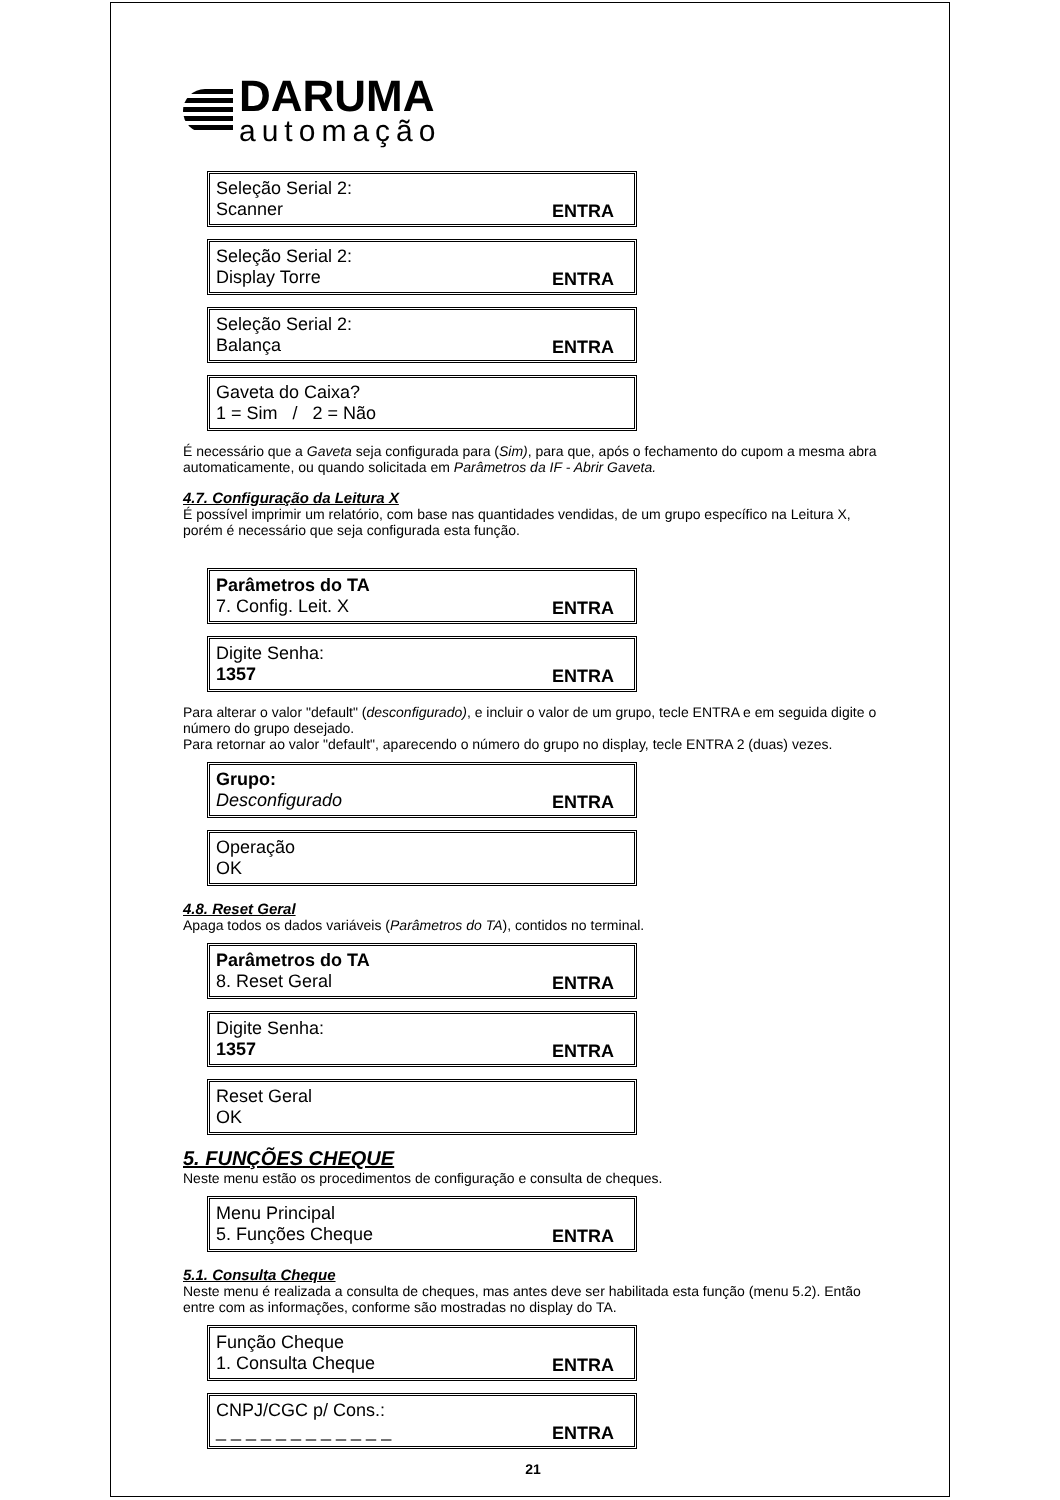DARUMA
automação
Seleção Serial 2:
Scanner
ENTRA
Seleção Serial 2:
Display Torre
ENTRA
Seleção Serial 2:
Balança
ENTRA
Gaveta do Caixa?
1 = Sim / 2 = Não
É necessário que a Gaveta seja configurada para (Sim), para que, após o fechamento do cupom a mesma abra automaticamente, ou quando solicitada em Parâmetros da IF - Abrir Gaveta.
4.7. Configuração da Leitura X
É possível imprimir um relatório, com base nas quantidades vendidas, de um grupo específico na Leitura X, porém é necessário que seja configurada esta função.
Parâmetros do TA
7. Config. Leit. X
ENTRA
Digite Senha:
1357
ENTRA
Para alterar o valor "default" (desconfigurado), e incluir o valor de um grupo, tecle ENTRA e em seguida digite o número do grupo desejado.
Para retornar ao valor "default", aparecendo o número do grupo no display, tecle ENTRA 2 (duas) vezes.
Grupo:
Desconfigurado
ENTRA
Operação
OK
4.8. Reset Geral
Apaga todos os dados variáveis (Parâmetros do TA), contidos no terminal.
Parâmetros do TA
8. Reset Geral
ENTRA
Digite Senha:
1357
ENTRA
Reset Geral
OK
5. FUNÇÕES CHEQUE
Neste menu estão os procedimentos de configuração e consulta de cheques.
Menu Principal
5. Funções Cheque
ENTRA
5.1. Consulta Cheque
Neste menu é realizada a consulta de cheques, mas antes deve ser habilitada esta função (menu 5.2). Então entre com as informações, conforme são mostradas no display do TA.
Função Cheque
1. Consulta Cheque
ENTRA
CNPJ/CGC p/ Cons.:
_ _ _ _ _ _ _ _ _ _ _ _
ENTRA
21